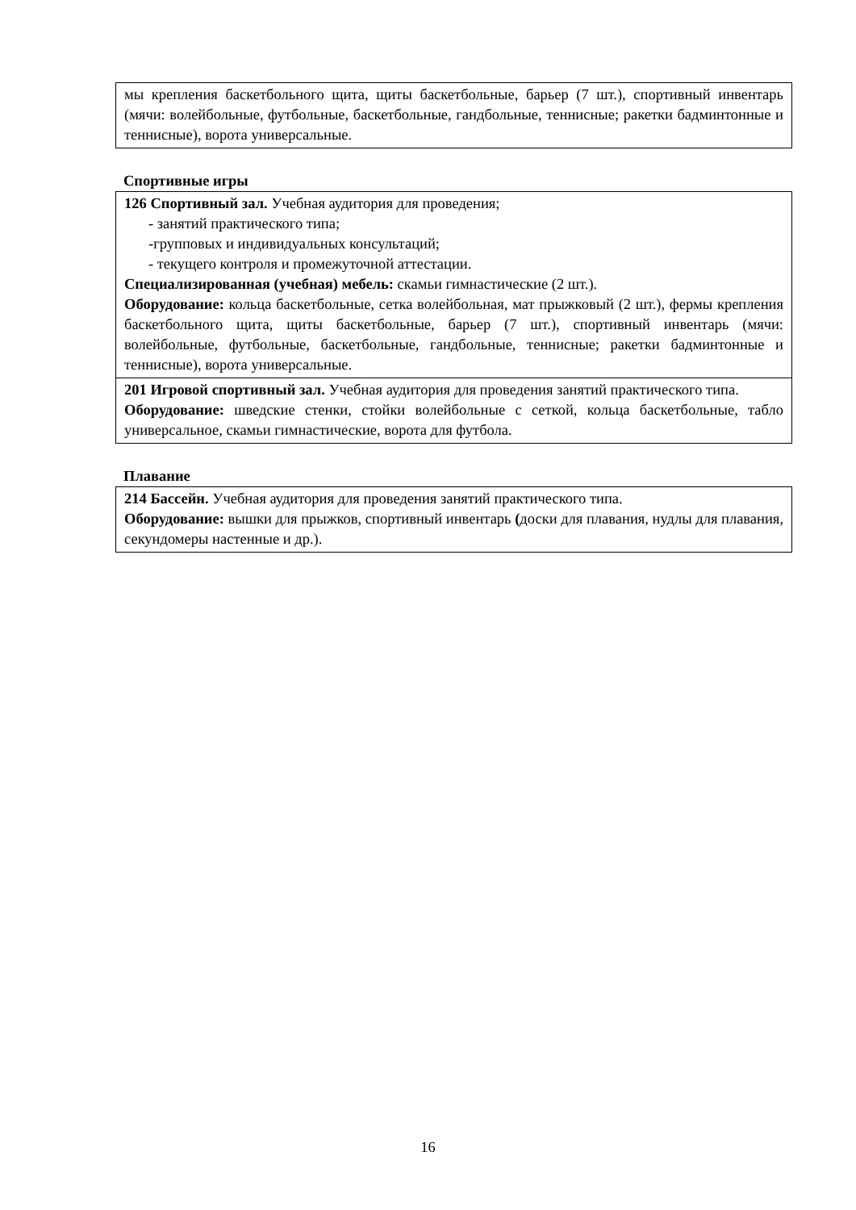| мы крепления баскетбольного щита, щиты баскетбольные, барьер (7 шт.), спортивный инвентарь (мячи: волейбольные, футбольные, баскетбольные, гандбольные, теннисные; ракетки бадминтонные и теннисные), ворота универсальные. |
Спортивные игры
| 126 Спортивный зал. Учебная аудитория для проведения; - занятий практического типа; -групповых и индивидуальных консультаций; - текущего контроля и промежуточной аттестации. Специализированная (учебная) мебель: скамьи гимнастические (2 шт.). Оборудование: кольца баскетбольные, сетка волейбольная, мат прыжковый (2 шт.), фермы крепления баскетбольного щита, щиты баскетбольные, барьер (7 шт.), спортивный инвентарь (мячи: волейбольные, футбольные, баскетбольные, гандбольные, теннисные; ракетки бадминтонные и теннисные), ворота универсальные. |
| 201 Игровой спортивный зал. Учебная аудитория для проведения занятий практического типа. Оборудование: шведские стенки, стойки волейбольные с сеткой, кольца баскетбольные, табло универсальное, скамьи гимнастические, ворота для футбола. |
Плавание
| 214 Бассейн. Учебная аудитория для проведения занятий практического типа. Оборудование: вышки для прыжков, спортивный инвентарь ( доски для плавания, нудлы для плавания, секундомеры настенные и др.). |
16